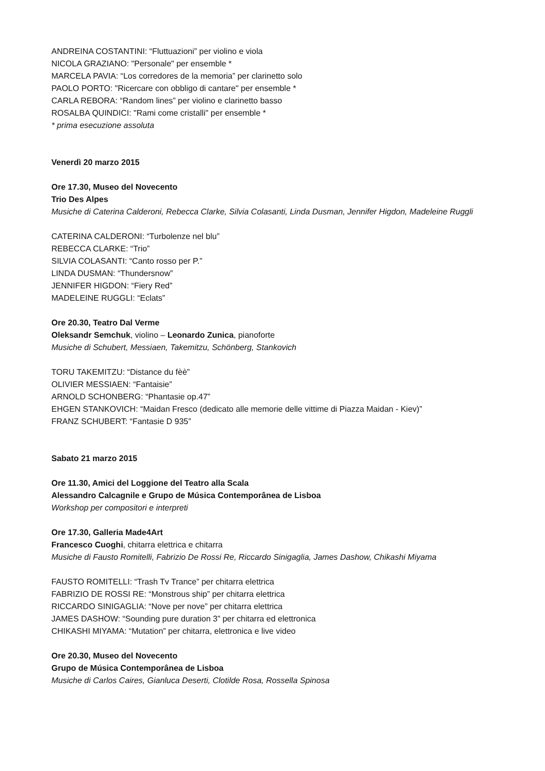ANDREINA COSTANTINI: “Fluttuazioni” per violino e viola
NICOLA GRAZIANO: "Personale" per ensemble *
MARCELA PAVIA: “Los corredores de la memoria” per clarinetto solo
PAOLO PORTO: "Ricercare con obbligo di cantare" per ensemble *
CARLA REBORA: “Random lines” per violino e clarinetto basso
ROSALBA QUINDICI: "Rami come cristalli" per ensemble *
* prima esecuzione assoluta
Venerdì 20 marzo 2015
Ore 17.30, Museo del Novecento
Trio Des Alpes
Musiche di Caterina Calderoni, Rebecca Clarke, Silvia Colasanti, Linda Dusman, Jennifer Higdon, Madeleine Ruggli
CATERINA CALDERONI: “Turbolenze nel blu”
REBECCA CLARKE: “Trio”
SILVIA COLASANTI: “Canto rosso per P.”
LINDA DUSMAN: “Thundersnow”
JENNIFER HIGDON: “Fiery Red”
MADELEINE RUGGLI: “Eclats”
Ore 20.30, Teatro Dal Verme
Oleksandr Semchuk, violino – Leonardo Zunica, pianoforte
Musiche di Schubert, Messiaen, Takemitzu, Schönberg, Stankovich
TORU TAKEMITZU: “Distance du fèè”
OLIVIER MESSIAEN: “Fantaisie”
ARNOLD SCHONBERG: “Phantasie op.47”
EHGEN STANKOVICH: “Maidan Fresco (dedicato alle memorie delle vittime di Piazza Maidan - Kiev)”
FRANZ SCHUBERT: “Fantasie D 935”
Sabato 21 marzo 2015
Ore 11.30, Amici del Loggione del Teatro alla Scala
Alessandro Calcagnile e Grupo de Música Contemporânea de Lisboa
Workshop per compositori e interpreti
Ore 17.30, Galleria Made4Art
Francesco Cuoghi, chitarra elettrica e chitarra
Musiche di Fausto Romitelli, Fabrizio De Rossi Re, Riccardo Sinigaglia, James Dashow, Chikashi Miyama
FAUSTO ROMITELLI: “Trash Tv Trance” per chitarra elettrica
FABRIZIO DE ROSSI RE: “Monstrous ship” per chitarra elettrica
RICCARDO SINIGAGLIA: “Nove per nove” per chitarra elettrica
JAMES DASHOW: “Sounding pure duration 3” per chitarra ed elettronica
CHIKASHI MIYAMA: “Mutation” per chitarra, elettronica e live video
Ore 20.30, Museo del Novecento
Grupo de Música Contemporânea de Lisboa
Musiche di Carlos Caires, Gianluca Deserti, Clotilde Rosa, Rossella Spinosa